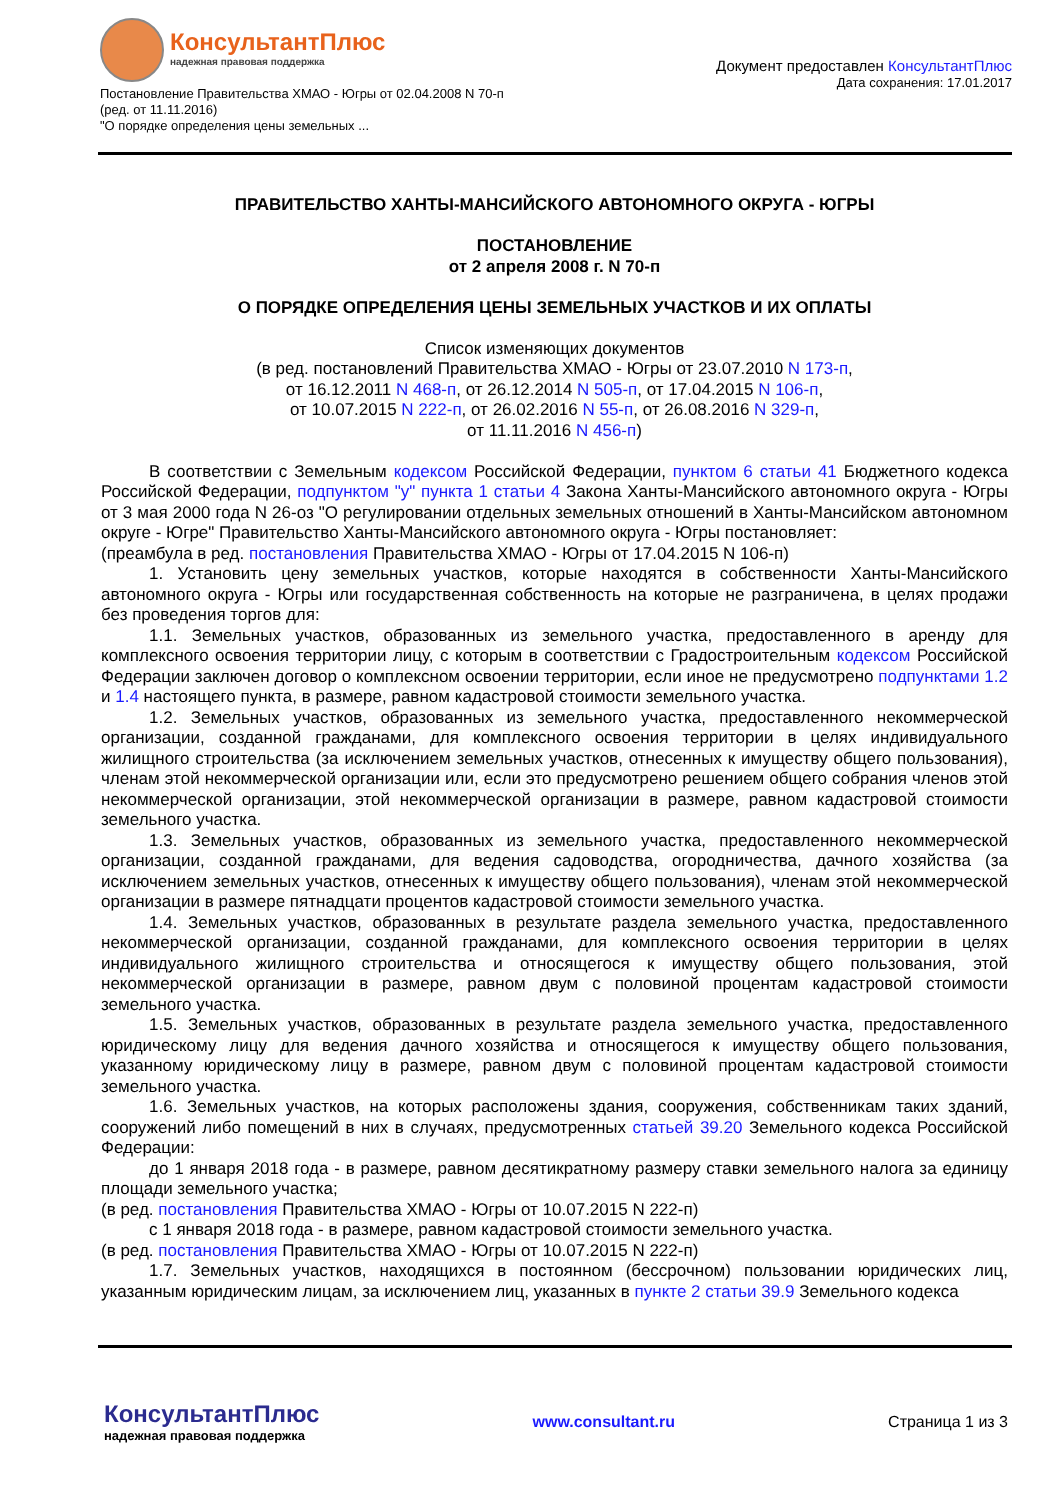КонсультантПлюс
надежная правовая поддержка
Постановление Правительства ХМАО - Югры от 02.04.2008 N 70-п
(ред. от 11.11.2016)
"О порядке определения цены земельных ...
Документ предоставлен КонсультантПлюс
Дата сохранения: 17.01.2017
ПРАВИТЕЛЬСТВО ХАНТЫ-МАНСИЙСКОГО АВТОНОМНОГО ОКРУГА - ЮГРЫ
ПОСТАНОВЛЕНИЕ
от 2 апреля 2008 г. N 70-п
О ПОРЯДКЕ ОПРЕДЕЛЕНИЯ ЦЕНЫ ЗЕМЕЛЬНЫХ УЧАСТКОВ И ИХ ОПЛАТЫ
Список изменяющих документов
(в ред. постановлений Правительства ХМАО - Югры от 23.07.2010 N 173-п,
от 16.12.2011 N 468-п, от 26.12.2014 N 505-п, от 17.04.2015 N 106-п,
от 10.07.2015 N 222-п, от 26.02.2016 N 55-п, от 26.08.2016 N 329-п,
от 11.11.2016 N 456-п)
В соответствии с Земельным кодексом Российской Федерации, пунктом 6 статьи 41 Бюджетного кодекса Российской Федерации, подпунктом "у" пункта 1 статьи 4 Закона Ханты-Мансийского автономного округа - Югры от 3 мая 2000 года N 26-оз "О регулировании отдельных земельных отношений в Ханты-Мансийском автономном округе - Югре" Правительство Ханты-Мансийского автономного округа - Югры постановляет:
(преамбула в ред. постановления Правительства ХМАО - Югры от 17.04.2015 N 106-п)
1. Установить цену земельных участков, которые находятся в собственности Ханты-Мансийского автономного округа - Югры или государственная собственность на которые не разграничена, в целях продажи без проведения торгов для:
1.1. Земельных участков, образованных из земельного участка, предоставленного в аренду для комплексного освоения территории лицу, с которым в соответствии с Градостроительным кодексом Российской Федерации заключен договор о комплексном освоении территории, если иное не предусмотрено подпунктами 1.2 и 1.4 настоящего пункта, в размере, равном кадастровой стоимости земельного участка.
1.2. Земельных участков, образованных из земельного участка, предоставленного некоммерческой организации, созданной гражданами, для комплексного освоения территории в целях индивидуального жилищного строительства (за исключением земельных участков, отнесенных к имуществу общего пользования), членам этой некоммерческой организации или, если это предусмотрено решением общего собрания членов этой некоммерческой организации, этой некоммерческой организации в размере, равном кадастровой стоимости земельного участка.
1.3. Земельных участков, образованных из земельного участка, предоставленного некоммерческой организации, созданной гражданами, для ведения садоводства, огородничества, дачного хозяйства (за исключением земельных участков, отнесенных к имуществу общего пользования), членам этой некоммерческой организации в размере пятнадцати процентов кадастровой стоимости земельного участка.
1.4. Земельных участков, образованных в результате раздела земельного участка, предоставленного некоммерческой организации, созданной гражданами, для комплексного освоения территории в целях индивидуального жилищного строительства и относящегося к имуществу общего пользования, этой некоммерческой организации в размере, равном двум с половиной процентам кадастровой стоимости земельного участка.
1.5. Земельных участков, образованных в результате раздела земельного участка, предоставленного юридическому лицу для ведения дачного хозяйства и относящегося к имуществу общего пользования, указанному юридическому лицу в размере, равном двум с половиной процентам кадастровой стоимости земельного участка.
1.6. Земельных участков, на которых расположены здания, сооружения, собственникам таких зданий, сооружений либо помещений в них в случаях, предусмотренных статьей 39.20 Земельного кодекса Российской Федерации:
до 1 января 2018 года - в размере, равном десятикратному размеру ставки земельного налога за единицу площади земельного участка;
(в ред. постановления Правительства ХМАО - Югры от 10.07.2015 N 222-п)
с 1 января 2018 года - в размере, равном кадастровой стоимости земельного участка.
(в ред. постановления Правительства ХМАО - Югры от 10.07.2015 N 222-п)
1.7. Земельных участков, находящихся в постоянном (бессрочном) пользовании юридических лиц, указанным юридическим лицам, за исключением лиц, указанных в пункте 2 статьи 39.9 Земельного кодекса
КонсультантПлюс
надежная правовая поддержка
www.consultant.ru Страница 1 из 3